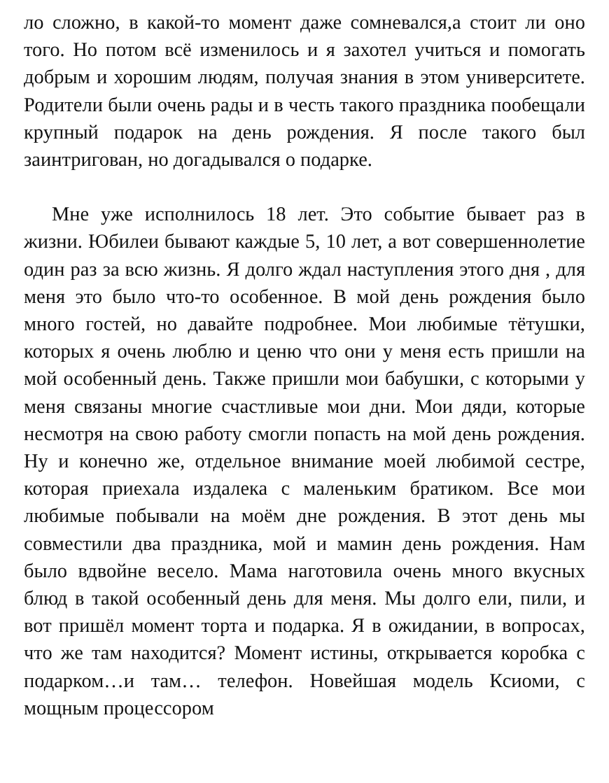ло сложно, в какой-то момент даже сомневался,а стоит ли оно того. Но потом всё изменилось и я захотел учиться и помогать добрым и хорошим людям, получая знания в этом университете. Родители были очень рады и в честь такого праздника пообещали крупный подарок на день рождения. Я после такого был заинтригован, но догадывался о подарке.
Мне уже исполнилось 18 лет. Это событие бывает раз в жизни. Юбилеи бывают каждые 5, 10 лет, а вот совершеннолетие один раз за всю жизнь. Я долго ждал наступления этого дня , для меня это было что-то особенное. В мой день рождения было много гостей, но давайте подробнее. Мои любимые тётушки, которых я очень люблю и ценю что они у меня есть пришли на мой особенный день. Также пришли мои бабушки, с которыми у меня связаны многие счастливые мои дни. Мои дяди, которые несмотря на свою работу смогли попасть на мой день рождения. Ну и конечно же, отдельное внимание моей любимой сестре, которая приехала издалека с маленьким братиком. Все мои любимые побывали на моём дне рождения. В этот день мы совместили два праздника, мой и мамин день рождения. Нам было вдвойне весело. Мама наготовила очень много вкусных блюд в такой особенный день для меня. Мы долго ели, пили, и вот пришёл момент торта и подарка. Я в ожидании, в вопросах, что же там находится? Момент истины, открывается коробка с подарком…и там… телефон. Новейшая модель Ксиоми, с мощным процессором